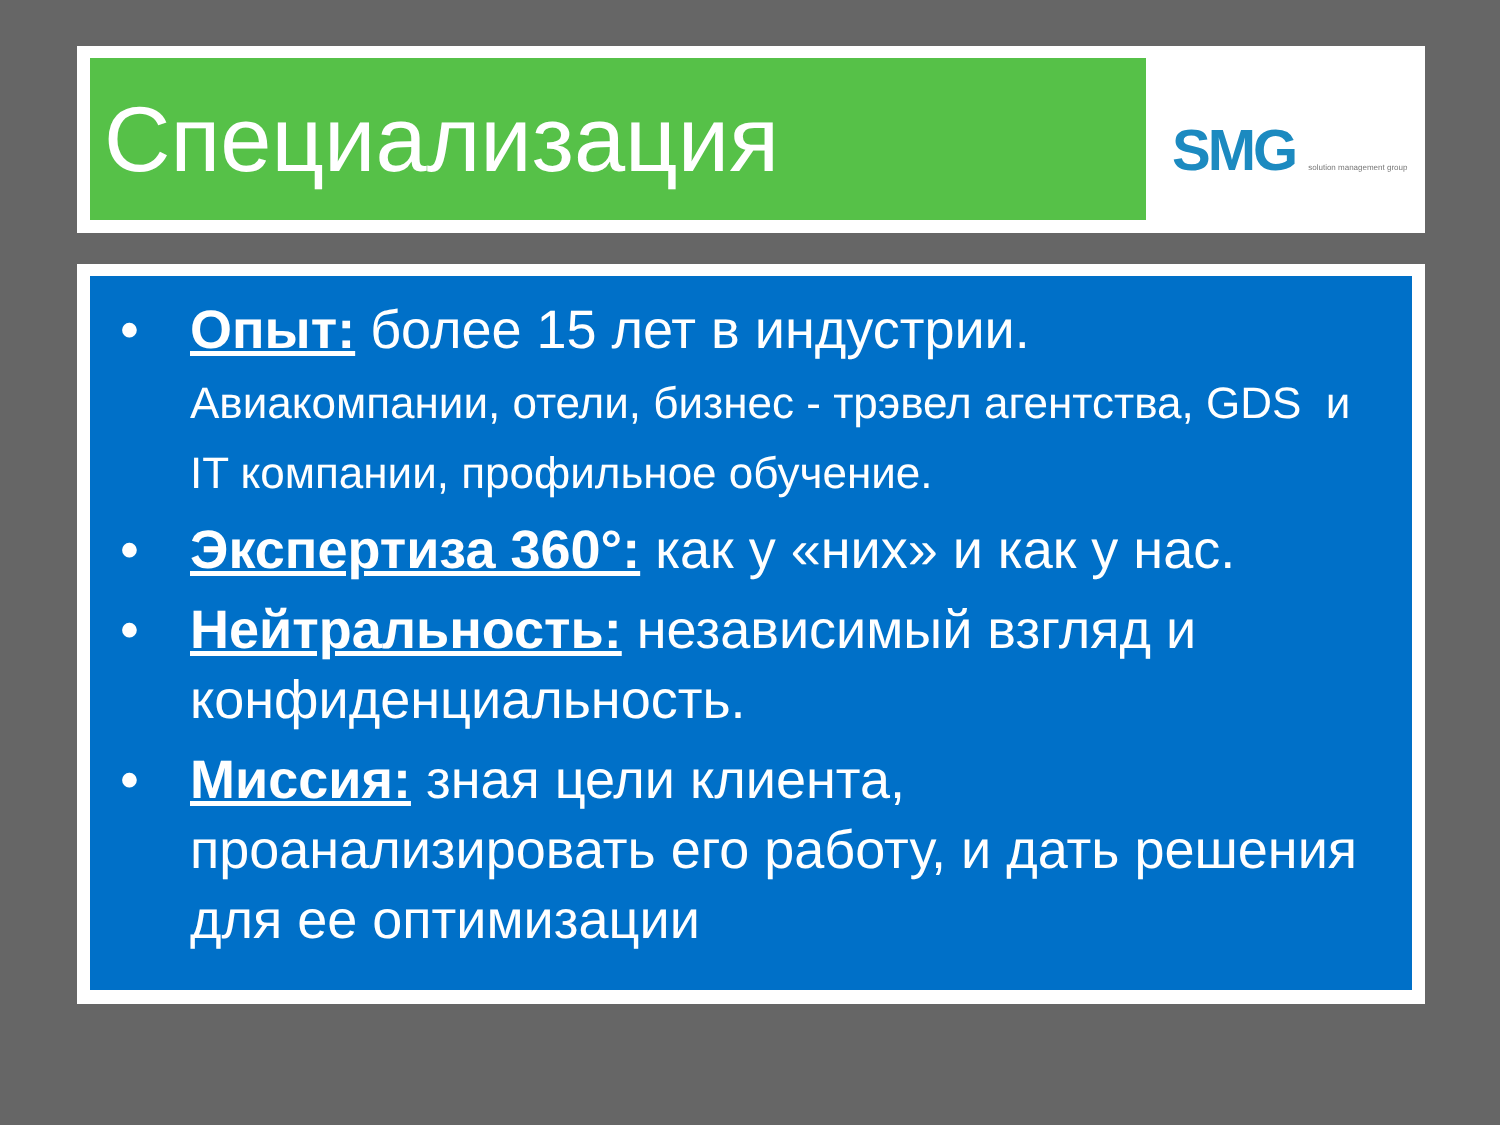Специализация SMG solution management group
• Опыт: более 15 лет в индустрии.
Авиакомпании, отели, бизнес - трэвел агентства, GDS и IT компании, профильное обучение.
• Экспертиза 360°: как у «них» и как у нас.
• Нейтральность: независимый взгляд и конфиденциальность.
• Миссия: зная цели клиента, проанализировать его работу, и дать решения для ее оптимизации